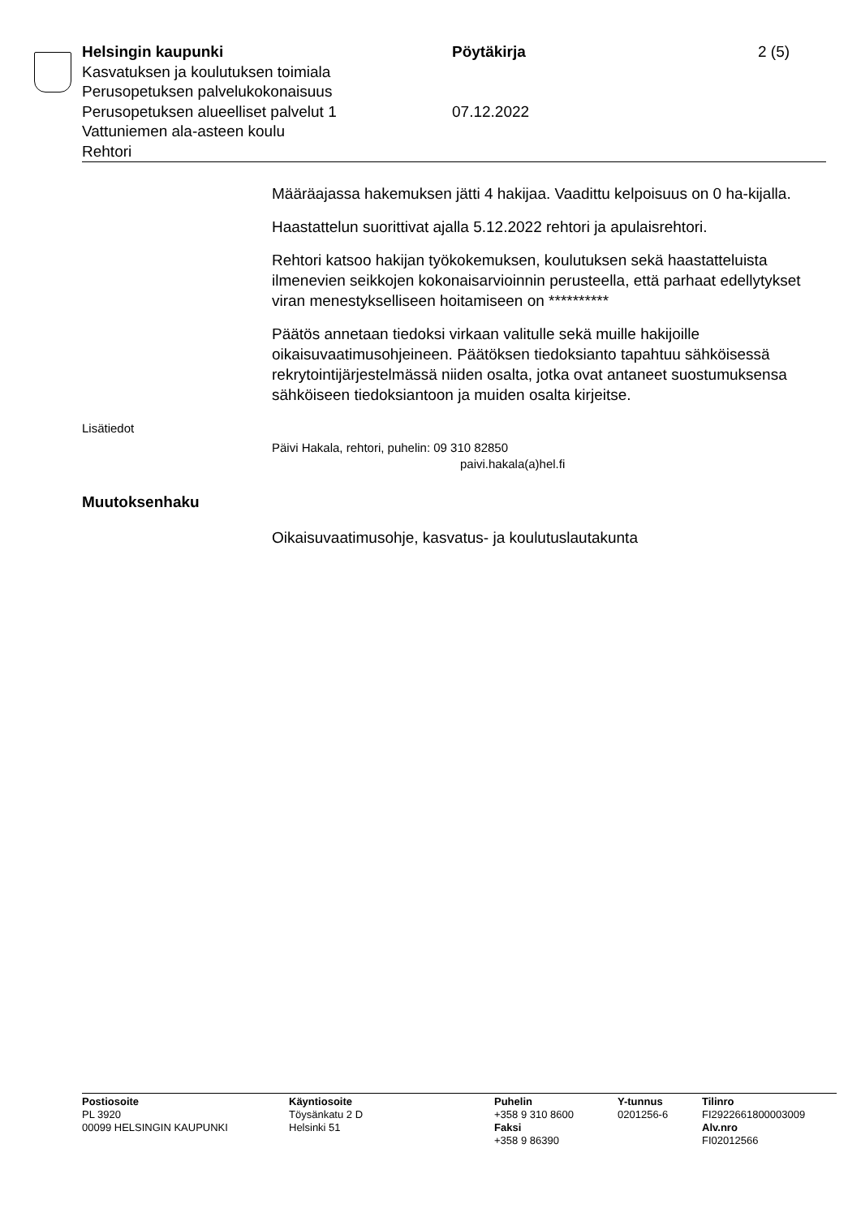Helsingin kaupunki
Kasvatuksen ja koulutuksen toimiala
Perusopetuksen palvelukokonaisuus
Perusopetuksen alueelliset palvelut 1
Vattuniemen ala-asteen koulu
Rehtori
Pöytäkirja
07.12.2022
2 (5)
Määräajassa hakemuksen jätti 4 hakijaa. Vaadittu kelpoisuus on 0 ha-kijalla.
Haastattelun suorittivat ajalla 5.12.2022 rehtori ja apulaisrehtori.
Rehtori katsoo hakijan työkokemuksen, koulutuksen sekä haastatteluista ilmenevien seikkojen kokonaisarvioinnin perusteella, että parhaat edellytykset viran menestykselliseen hoitamiseen on **********
Päätös annetaan tiedoksi virkaan valitulle sekä muille hakijoille oikaisuvaatimusohjeineen. Päätöksen tiedoksianto tapahtuu sähköisessä rekrytointijärjestelmässä niiden osalta, jotka ovat antaneet suostumuksensa sähköiseen tiedoksiantoon ja muiden osalta kirjeitse.
Lisätiedot
Päivi Hakala, rehtori, puhelin: 09 310 82850
paivi.hakala(a)hel.fi
Muutoksenhaku
Oikaisuvaatimusohje, kasvatus- ja koulutuslautakunta
Postiosoite
PL 3920
00099 HELSINGIN KAUPUNKI
Käyntiosoite
Töysänkatu 2 D
Helsinki 51
Puhelin
+358 9 310 8600
Faksi
+358 9 86390
Y-tunnus
0201256-6
Tilinro
FI2922661800003009
Alv.nro
FI02012566